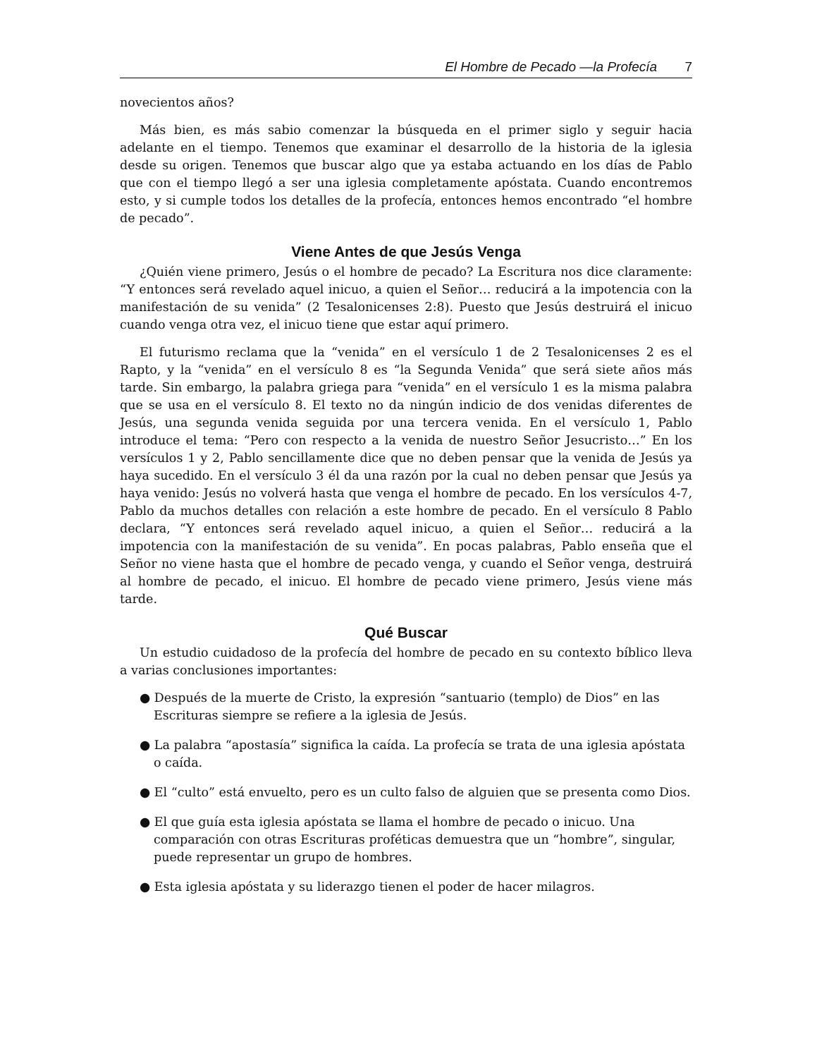El Hombre de Pecado —la Profecía 7
novecientos años?
Más bien, es más sabio comenzar la búsqueda en el primer siglo y seguir hacia adelante en el tiempo. Tenemos que examinar el desarrollo de la historia de la iglesia desde su origen. Tenemos que buscar algo que ya estaba actuando en los días de Pablo que con el tiempo llegó a ser una iglesia completamente apóstata. Cuando encontremos esto, y si cumple todos los detalles de la profecía, entonces hemos encontrado “el hombre de pecado”.
Viene Antes de que Jesús Venga
¿Quién viene primero, Jesús o el hombre de pecado? La Escritura nos dice claramente: “Y entonces será revelado aquel inicuo, a quien el Señor… reducirá a la impotencia con la manifestación de su venida” (2 Tesalonicenses 2:8). Puesto que Jesús destruirá el inicuo cuando venga otra vez, el inicuo tiene que estar aquí primero.
El futurismo reclama que la “venida” en el versículo 1 de 2 Tesalonicenses 2 es el Rapto, y la “venida” en el versículo 8 es “la Segunda Venida” que será siete años más tarde. Sin embargo, la palabra griega para “venida” en el versículo 1 es la misma palabra que se usa en el versículo 8. El texto no da ningún indicio de dos venidas diferentes de Jesús, una segunda venida seguida por una tercera venida. En el versículo 1, Pablo introduce el tema: “Pero con respecto a la venida de nuestro Señor Jesucristo…” En los versículos 1 y 2, Pablo sencillamente dice que no deben pensar que la venida de Jesús ya haya sucedido. En el versículo 3 él da una razón por la cual no deben pensar que Jesús ya haya venido: Jesús no volverá hasta que venga el hombre de pecado. En los versículos 4-7, Pablo da muchos detalles con relación a este hombre de pecado. En el versículo 8 Pablo declara, “Y entonces será revelado aquel inicuo, a quien el Señor… reducirá a la impotencia con la manifestación de su venida”. En pocas palabras, Pablo enseña que el Señor no viene hasta que el hombre de pecado venga, y cuando el Señor venga, destruirá al hombre de pecado, el inicuo. El hombre de pecado viene primero, Jesús viene más tarde.
Qué Buscar
Un estudio cuidadoso de la profecía del hombre de pecado en su contexto bíblico lleva a varias conclusiones importantes:
● Después de la muerte de Cristo, la expresión “santuario (templo) de Dios” en las Escrituras siempre se refiere a la iglesia de Jesús.
● La palabra “apostasía” significa la caída. La profecía se trata de una iglesia apóstata o caída.
● El “culto” está envuelto, pero es un culto falso de alguien que se presenta como Dios.
● El que guía esta iglesia apóstata se llama el hombre de pecado o inicuo. Una comparación con otras Escrituras proféticas demuestra que un “hombre”, singular, puede representar un grupo de hombres.
● Esta iglesia apóstata y su liderazgo tienen el poder de hacer milagros.